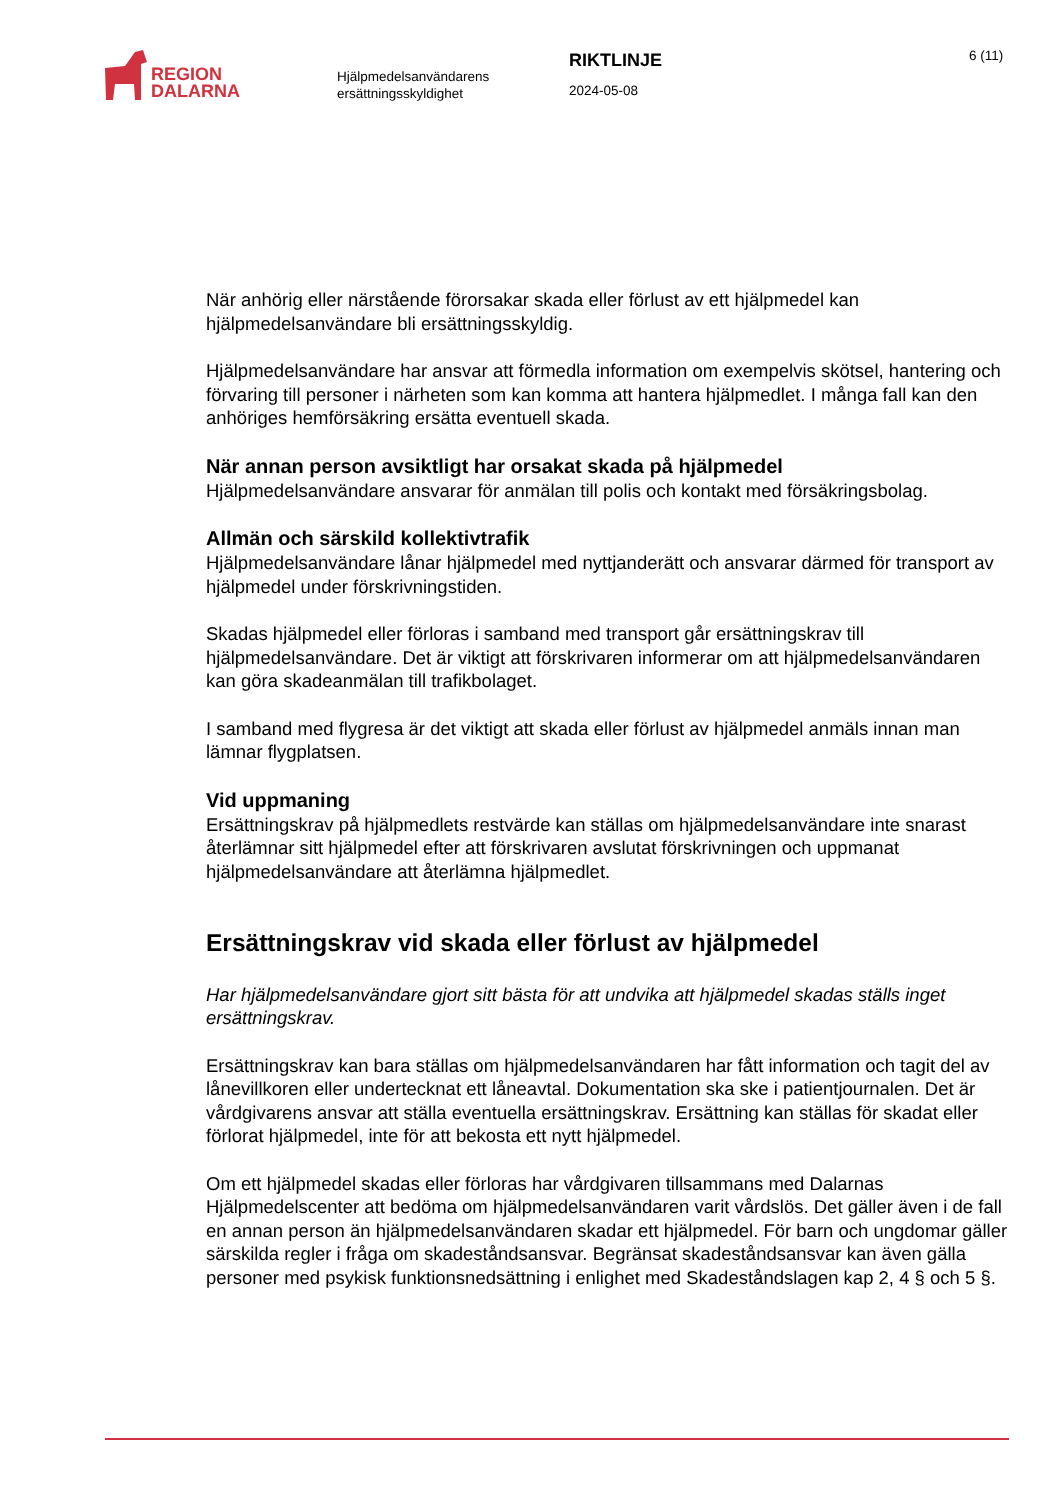REGION
DALARNA
Hjälpmedelsanvändarens ersättningsskyldighet
RIKTLINJE
2024-05-08
6 (11)
När anhörig eller närstående förorsakar skada eller förlust av ett hjälpmedel kan hjälpmedelsanvändare bli ersättningsskyldig.
Hjälpmedelsanvändare har ansvar att förmedla information om exempelvis skötsel, hantering och förvaring till personer i närheten som kan komma att hantera hjälpmedlet. I många fall kan den anhöriges hemförsäkring ersätta eventuell skada.
När annan person avsiktligt har orsakat skada på hjälpmedel
Hjälpmedelsanvändare ansvarar för anmälan till polis och kontakt med försäkringsbolag.
Allmän och särskild kollektivtrafik
Hjälpmedelsanvändare lånar hjälpmedel med nyttjanderätt och ansvarar därmed för transport av hjälpmedel under förskrivningstiden.
Skadas hjälpmedel eller förloras i samband med transport går ersättningskrav till hjälpmedelsanvändare. Det är viktigt att förskrivaren informerar om att hjälpmedelsanvändaren kan göra skadeanmälan till trafikbolaget.
I samband med flygresa är det viktigt att skada eller förlust av hjälpmedel anmäls innan man lämnar flygplatsen.
Vid uppmaning
Ersättningskrav på hjälpmedlets restvärde kan ställas om hjälpmedelsanvändare inte snarast återlämnar sitt hjälpmedel efter att förskrivaren avslutat förskrivningen och uppmanat hjälpmedelsanvändare att återlämna hjälpmedlet.
Ersättningskrav vid skada eller förlust av hjälpmedel
Har hjälpmedelsanvändare gjort sitt bästa för att undvika att hjälpmedel skadas ställs inget ersättningskrav.
Ersättningskrav kan bara ställas om hjälpmedelsanvändaren har fått information och tagit del av lånevillkoren eller undertecknat ett låneavtal. Dokumentation ska ske i patientjournalen. Det är vårdgivarens ansvar att ställa eventuella ersättningskrav. Ersättning kan ställas för skadat eller förlorat hjälpmedel, inte för att bekosta ett nytt hjälpmedel.
Om ett hjälpmedel skadas eller förloras har vårdgivaren tillsammans med Dalarnas Hjälpmedelscenter att bedöma om hjälpmedelsanvändaren varit vårdslös. Det gäller även i de fall en annan person än hjälpmedelsanvändaren skadar ett hjälpmedel. För barn och ungdomar gäller särskilda regler i fråga om skadeståndsansvar. Begränsat skadeståndsansvar kan även gälla personer med psykisk funktionsnedsättning i enlighet med Skadeståndslagen kap 2, 4 § och 5 §.